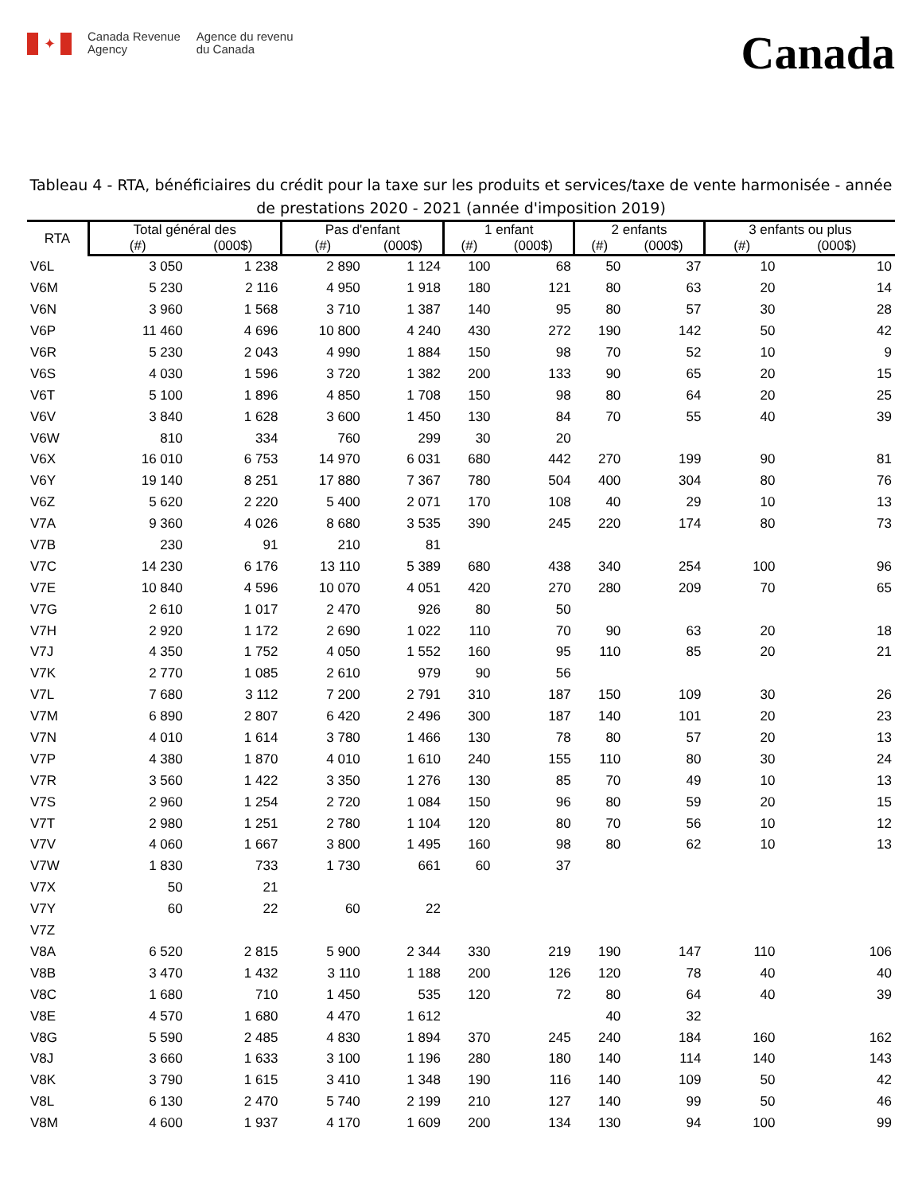✦
Canada Revenue
Agency
Agence du revenu
du Canada
Canada
Tableau 4 - RTA, bénéficiaires du crédit pour la taxe sur les produits et services/taxe de vente harmonisée - année de prestations 2020 - 2021 (année d'imposition 2019)
| RTA | Total général des | | Pas d'enfant | | 1 enfant | | 2 enfants | | 3 enfants ou plus | |
| --- | --- | --- | --- | --- | --- | --- | --- | --- | --- | --- |
| | (#) | (000$) | (#) | (000$) | (#) | (000$) | (#) | (000$) | (#) | (000$) |
| V6L | 3 050 | 1 238 | 2 890 | 1 124 | 100 | 68 | 50 | 37 | 10 | 10 |
| V6M | 5 230 | 2 116 | 4 950 | 1 918 | 180 | 121 | 80 | 63 | 20 | 14 |
| V6N | 3 960 | 1 568 | 3 710 | 1 387 | 140 | 95 | 80 | 57 | 30 | 28 |
| V6P | 11 460 | 4 696 | 10 800 | 4 240 | 430 | 272 | 190 | 142 | 50 | 42 |
| V6R | 5 230 | 2 043 | 4 990 | 1 884 | 150 | 98 | 70 | 52 | 10 | 9 |
| V6S | 4 030 | 1 596 | 3 720 | 1 382 | 200 | 133 | 90 | 65 | 20 | 15 |
| V6T | 5 100 | 1 896 | 4 850 | 1 708 | 150 | 98 | 80 | 64 | 20 | 25 |
| V6V | 3 840 | 1 628 | 3 600 | 1 450 | 130 | 84 | 70 | 55 | 40 | 39 |
| V6W | 810 | 334 | 760 | 299 | 30 | 20 | | | | |
| V6X | 16 010 | 6 753 | 14 970 | 6 031 | 680 | 442 | 270 | 199 | 90 | 81 |
| V6Y | 19 140 | 8 251 | 17 880 | 7 367 | 780 | 504 | 400 | 304 | 80 | 76 |
| V6Z | 5 620 | 2 220 | 5 400 | 2 071 | 170 | 108 | 40 | 29 | 10 | 13 |
| V7A | 9 360 | 4 026 | 8 680 | 3 535 | 390 | 245 | 220 | 174 | 80 | 73 |
| V7B | 230 | 91 | 210 | 81 | | | | | | |
| V7C | 14 230 | 6 176 | 13 110 | 5 389 | 680 | 438 | 340 | 254 | 100 | 96 |
| V7E | 10 840 | 4 596 | 10 070 | 4 051 | 420 | 270 | 280 | 209 | 70 | 65 |
| V7G | 2 610 | 1 017 | 2 470 | 926 | 80 | 50 | | | | |
| V7H | 2 920 | 1 172 | 2 690 | 1 022 | 110 | 70 | 90 | 63 | 20 | 18 |
| V7J | 4 350 | 1 752 | 4 050 | 1 552 | 160 | 95 | 110 | 85 | 20 | 21 |
| V7K | 2 770 | 1 085 | 2 610 | 979 | 90 | 56 | | | | |
| V7L | 7 680 | 3 112 | 7 200 | 2 791 | 310 | 187 | 150 | 109 | 30 | 26 |
| V7M | 6 890 | 2 807 | 6 420 | 2 496 | 300 | 187 | 140 | 101 | 20 | 23 |
| V7N | 4 010 | 1 614 | 3 780 | 1 466 | 130 | 78 | 80 | 57 | 20 | 13 |
| V7P | 4 380 | 1 870 | 4 010 | 1 610 | 240 | 155 | 110 | 80 | 30 | 24 |
| V7R | 3 560 | 1 422 | 3 350 | 1 276 | 130 | 85 | 70 | 49 | 10 | 13 |
| V7S | 2 960 | 1 254 | 2 720 | 1 084 | 150 | 96 | 80 | 59 | 20 | 15 |
| V7T | 2 980 | 1 251 | 2 780 | 1 104 | 120 | 80 | 70 | 56 | 10 | 12 |
| V7V | 4 060 | 1 667 | 3 800 | 1 495 | 160 | 98 | 80 | 62 | 10 | 13 |
| V7W | 1 830 | 733 | 1 730 | 661 | 60 | 37 | | | | |
| V7X | 50 | 21 | | | | | | | | |
| V7Y | 60 | 22 | 60 | 22 | | | | | | |
| V7Z | | | | | | | | | | |
| V8A | 6 520 | 2 815 | 5 900 | 2 344 | 330 | 219 | 190 | 147 | 110 | 106 |
| V8B | 3 470 | 1 432 | 3 110 | 1 188 | 200 | 126 | 120 | 78 | 40 | 40 |
| V8C | 1 680 | 710 | 1 450 | 535 | 120 | 72 | 80 | 64 | 40 | 39 |
| V8E | 4 570 | 1 680 | 4 470 | 1 612 | | | 40 | 32 | | |
| V8G | 5 590 | 2 485 | 4 830 | 1 894 | 370 | 245 | 240 | 184 | 160 | 162 |
| V8J | 3 660 | 1 633 | 3 100 | 1 196 | 280 | 180 | 140 | 114 | 140 | 143 |
| V8K | 3 790 | 1 615 | 3 410 | 1 348 | 190 | 116 | 140 | 109 | 50 | 42 |
| V8L | 6 130 | 2 470 | 5 740 | 2 199 | 210 | 127 | 140 | 99 | 50 | 46 |
| V8M | 4 600 | 1 937 | 4 170 | 1 609 | 200 | 134 | 130 | 94 | 100 | 99 |